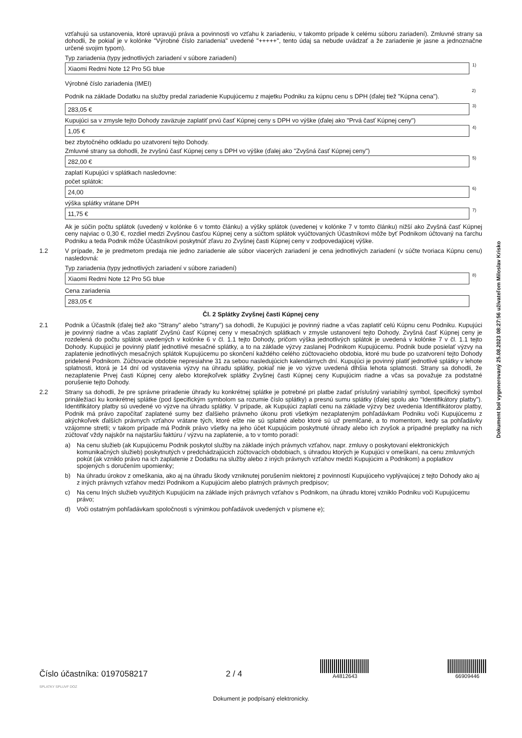vzťahujú sa ustanovenia, ktoré upravujú práva a povinnosti vo vzťahu k zariadeniu, v takomto prípade k celému súboru zariadení). Zmluvné strany sa dohodli, že pokiaľ je v kolónke "Výrobné číslo zariadenia" uvedené "+++++", tento údaj sa nebude uvádzať a že zariadenie je jasne a jednoznačne určené svojim typom).
Typ zariadenia (typy jednotlivých zariadení v súbore zariadení)
Xiaomi Redmi Note 12 Pro 5G blue
1)
Výrobné číslo zariadenia (IMEI)
2)
Podnik na základe Dodatku na služby predal zariadenie Kupujúcemu z majetku Podniku za kúpnu cenu s DPH (ďalej tiež "Kúpna cena").
283,05 €
3)
Kupujúci sa v zmysle tejto Dohody zaväzuje zaplatiť prvú časť Kúpnej ceny s DPH vo výške (ďalej ako "Prvá časť Kúpnej ceny")
1,05 €
4)
bez zbytočného odkladu po uzatvorení tejto Dohody.
Zmluvné strany sa dohodli, že zvyšnú časť Kúpnej ceny s DPH vo výške (ďalej ako "Zvyšná časť Kúpnej ceny")
282,00 €
5)
zaplatí Kupujúci v splátkach nasledovne:
počet splátok:
24,00
6)
výška splátky vrátane DPH
11,75 €
7)
Ak je súčin počtu splátok (uvedený v kolónke 6 v tomto článku) a výšky splátok (uvedenej v kolónke 7 v tomto článku) nižší ako Zvyšná časť Kúpnej ceny najviac o 0,30 €, rozdiel medzi Zvyšnou časťou Kúpnej ceny a súčtom splátok vyúčtovaných Účastníkovi môže byť Podnikom účtovaný na ťarchu Podniku a teda Podnik môže Účastníkovi poskytnúť zľavu zo Zvyšnej časti Kúpnej ceny v zodpovedajúcej výške.
1.2
V prípade, že je predmetom predaja nie jedno zariadenie ale súbor viacerých zariadení je cena jednotlivých zariadení (v súčte tvoriaca Kúpnu cenu) nasledovná:
Typ zariadenia (typy jednotlivých zariadení v súbore zariadení)
Xiaomi Redmi Note 12 Pro 5G blue
8)
Cena zariadenia
283,05 €
Čl. 2 Splátky Zvyšnej časti Kúpnej ceny
2.1
Podnik a Účastník (ďalej tiež ako "Strany" alebo "strany") sa dohodli, že Kupujúci je povinný riadne a včas zaplatiť celú Kúpnu cenu Podniku. Kupujúci je povinný riadne a včas zaplatiť Zvyšnú časť Kúpnej ceny v mesačných splátkach v zmysle ustanovení tejto Dohody. Zvyšná časť Kúpnej ceny je rozdelená do počtu splátok uvedených v kolónke 6 v čl. 1.1 tejto Dohody, pričom výška jednotlivých splátok je uvedená v kolónke 7 v čl. 1.1 tejto Dohody. Kupujúci je povinný platiť jednotlivé mesačné splátky, a to na základe výzvy zaslanej Podnikom Kupujúcemu. Podnik bude posielať výzvy na zaplatenie jednotlivých mesačných splátok Kupujúcemu po skončení každého celého zúčtovacieho obdobia, ktoré mu bude po uzatvorení tejto Dohody pridelené Podnikom. Zúčtovacie obdobie nepresiahne 31 za sebou nasledujúcich kalendárnych dní. Kupujúci je povinný platiť jednotlivé splátky v lehote splatnosti, ktorá je 14 dní od vystavenia výzvy na úhradu splátky, pokiaľ nie je vo výzve uvedená dlhšia lehota splatnosti. Strany sa dohodli, že nezaplatenie Prvej časti Kúpnej ceny alebo ktorejkoľvek splátky Zvyšnej časti Kúpnej ceny Kupujúcim riadne a včas sa považuje za podstatné porušenie tejto Dohody.
2.2
Strany sa dohodli, že pre správne priradenie úhrady ku konkrétnej splátke je potrebné pri platbe zadať príslušný variabilný symbol, špecifický symbol prináležiaci ku konkrétnej splátke (pod špecifickým symbolom sa rozumie číslo splátky) a presnú sumu splátky (ďalej spolu ako "Identifikátory platby"). Identifikátory platby sú uvedené vo výzve na úhradu splátky. V prípade, ak Kupujúci zaplatí cenu na základe výzvy bez uvedenia Identifikátorov platby, Podnik má právo započítať zaplatené sumy bez ďalšieho právneho úkonu proti všetkým nezaplateným pohľadávkam Podniku voči Kupujúcemu z akýchkoľvek ďalších právnych vzťahov vrátane tých, ktoré ešte nie sú splatné alebo ktoré sú už premlčané, a to momentom, kedy sa pohľadávky vzájomne stretli; v takom prípade má Podnik právo všetky na jeho účet Kupujúcim poskytnuté úhrady alebo ich zvyšok a prípadné preplatky na nich zúčtovať vždy najskôr na najstaršiu faktúru / výzvu na zaplatenie, a to v tomto poradí:
a) Na cenu služieb (ak Kupujúcemu Podnik poskytol služby na základe iných právnych vzťahov, napr. zmluvy o poskytovaní elektronických komunikačných služieb) poskytnutých v predchádzajúcich zúčtovacích obdobiach, s úhradou ktorých je Kupujúci v omeškaní, na cenu zmluvných pokút (ak vzniklo právo na ich zaplatenie z Dodatku na služby alebo z iných právnych vzťahov medzi Kupujúcim a Podnikom) a poplatkov spojených s doručením upomienky;
b) Na úhradu úrokov z omeškania, ako aj na úhradu škody vzniknutej porušením niektorej z povinností Kupujúceho vyplývajúcej z tejto Dohody ako aj z iných právnych vzťahov medzi Podnikom a Kupujúcim alebo platných právnych predpisov;
c) Na cenu Iných služieb využitých Kupujúcim na základe iných právnych vzťahov s Podnikom, na úhradu ktorej vzniklo Podniku voči Kupujúcemu právo;
d) Voči ostatným pohľadávkam spoločnosti s výnimkou pohľadávok uvedených v písmene e);
Dokument bol vygenerovaný 25.08.2023 08:27:56 užívateľom Miloslav Krisko
Číslo účastníka: 0197058217
2 / 4
A4812643
66909446
SPLATKY SPLUVF DOZ
Dokument je podpísaný elektronicky.